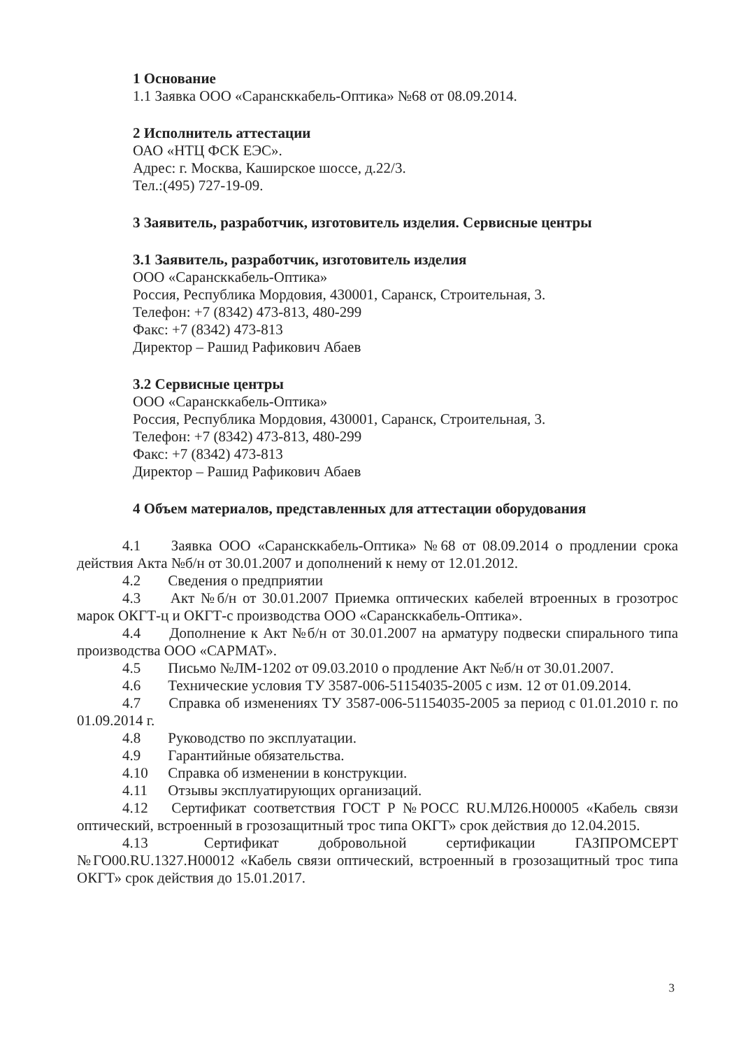1 Основание
1.1 Заявка ООО «Саранскκабель-Оптика» №68 от 08.09.2014.
2 Исполнитель аттестации
ОАО «НТЦ ФСК ЕЭС».
Адрес: г. Москва, Каширское шоссе, д.22/3.
Тел.:(495) 727-19-09.
3 Заявитель, разработчик, изготовитель изделия. Сервисные центры
3.1 Заявитель, разработчик, изготовитель изделия
ООО «Саранскκабель-Оптика»
Россия, Республика Мордовия, 430001, Саранск, Строительная, 3.
Телефон: +7 (8342) 473-813, 480-299
Факс: +7 (8342) 473-813
Директор – Рашид Рафикович Абаев
3.2 Сервисные центры
ООО «Саранскκабель-Оптика»
Россия, Республика Мордовия, 430001, Саранск, Строительная, 3.
Телефон: +7 (8342) 473-813, 480-299
Факс: +7 (8342) 473-813
Директор – Рашид Рафикович Абаев
4 Объем материалов, представленных для аттестации оборудования
4.1 Заявка ООО «Саранскκабель-Оптика» №68 от 08.09.2014 о продлении срока действия Акта №б/н от 30.01.2007 и дополнений к нему от 12.01.2012.
4.2 Сведения о предприятии
4.3 Акт №б/н от 30.01.2007 Приемка оптических кабелей втроенных в грозотрос марок ОКГТ-ц и ОКГТ-с производства ООО «Саранскκабель-Оптика».
4.4 Дополнение к Акт №б/н от 30.01.2007 на арматуру подвески спирального типа производства ООО «САРМАТ».
4.5 Письмо №ЛМ-1202 от 09.03.2010 о продление Акт №б/н от 30.01.2007.
4.6 Технические условия ТУ 3587-006-51154035-2005 с изм. 12 от 01.09.2014.
4.7 Справка об изменениях ТУ 3587-006-51154035-2005 за период с 01.01.2010 г. по 01.09.2014 г.
4.8 Руководство по эксплуатации.
4.9 Гарантийные обязательства.
4.10 Справка об изменении в конструкции.
4.11 Отзывы эксплуатирующих организаций.
4.12 Сертификат соответствия ГОСТ Р №РОСС RU.МЛ26.Н00005 «Кабель связи оптический, встроенный в грозозащитный трос типа ОКГТ» срок действия до 12.04.2015.
4.13 Сертификат добровольной сертификации ГАЗПРОМСЕРТ №ГО00.RU.1327.Н00012 «Кабель связи оптический, встроенный в грозозащитный трос типа ОКГТ» срок действия до 15.01.2017.
3